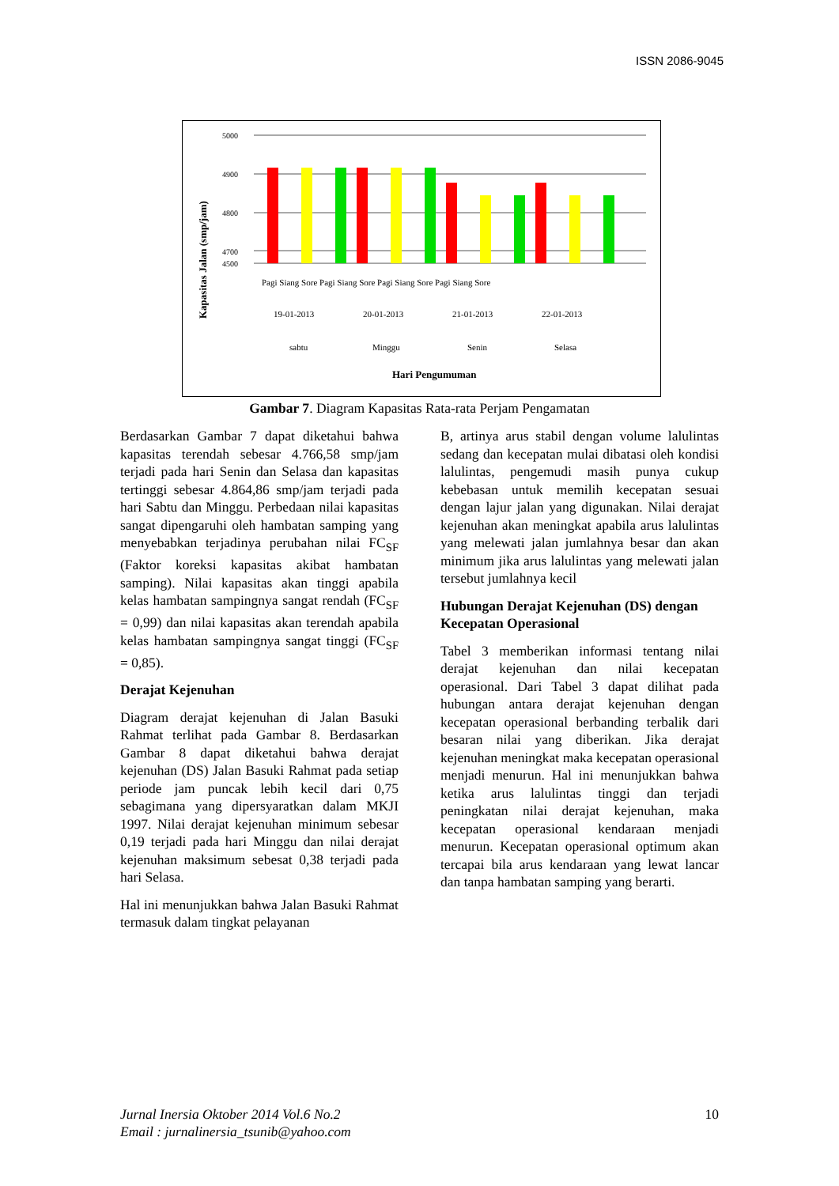ISSN 2086-9045
Kapasitas Jalan (smp/jam)
5000
4900
4800
4700
4500
Pagi Siang Sore Pagi Siang Sore Pagi Siang Sore Pagi Siang Sore
19-01-2013
20-01-2013
21-01-2013
22-01-2013
sabtu
Minggu
Senin
Selasa
Hari Pengumuman
Gambar 7. Diagram Kapasitas Rata-rata Perjam Pengamatan
Berdasarkan Gambar 7 dapat diketahui bahwa kapasitas terendah sebesar 4.766,58 smp/jam terjadi pada hari Senin dan Selasa dan kapasitas tertinggi sebesar 4.864,86 smp/jam terjadi pada hari Sabtu dan Minggu. Perbedaan nilai kapasitas sangat dipengaruhi oleh hambatan samping yang menyebabkan terjadinya perubahan nilai FC<sub>SF</sub> (Faktor koreksi kapasitas akibat hambatan samping). Nilai kapasitas akan tinggi apabila kelas hambatan sampingnya sangat rendah (FC<sub>SF</sub> = 0,99) dan nilai kapasitas akan terendah apabila kelas hambatan sampingnya sangat tinggi (FC<sub>SF</sub> = 0,85).
Derajat Kejenuhan
Diagram derajat kejenuhan di Jalan Basuki Rahmat terlihat pada Gambar 8. Berdasarkan Gambar 8 dapat diketahui bahwa derajat kejenuhan (DS) Jalan Basuki Rahmat pada setiap periode jam puncak lebih kecil dari 0,75 sebagimana yang dipersyaratkan dalam MKJI 1997. Nilai derajat kejenuhan minimum sebesar 0,19 terjadi pada hari Minggu dan nilai derajat kejenuhan maksimum sebesat 0,38 terjadi pada hari Selasa.
Hal ini menunjukkan bahwa Jalan Basuki Rahmat termasuk dalam tingkat pelayanan
B, artinya arus stabil dengan volume lalulintas sedang dan kecepatan mulai dibatasi oleh kondisi lalulintas, pengemudi masih punya cukup kebebasan untuk memilih kecepatan sesuai dengan lajur jalan yang digunakan. Nilai derajat kejenuhan akan meningkat apabila arus lalulintas yang melewati jalan jumlahnya besar dan akan minimum jika arus lalulintas yang melewati jalan tersebut jumlahnya kecil
Hubungan Derajat Kejenuhan (DS) dengan Kecepatan Operasional
Tabel 3 memberikan informasi tentang nilai derajat kejenuhan dan nilai kecepatan operasional. Dari Tabel 3 dapat dilihat pada hubungan antara derajat kejenuhan dengan kecepatan operasional berbanding terbalik dari besaran nilai yang diberikan. Jika derajat kejenuhan meningkat maka kecepatan operasional menjadi menurun. Hal ini menunjukkan bahwa ketika arus lalulintas tinggi dan terjadi peningkatan nilai derajat kejenuhan, maka kecepatan operasional kendaraan menjadi menurun. Kecepatan operasional optimum akan tercapai bila arus kendaraan yang lewat lancar dan tanpa hambatan samping yang berarti.
Jurnal Inersia Oktober 2014 Vol.6 No.2
Email : jurnalinersia_tsunib@yahoo.com
10